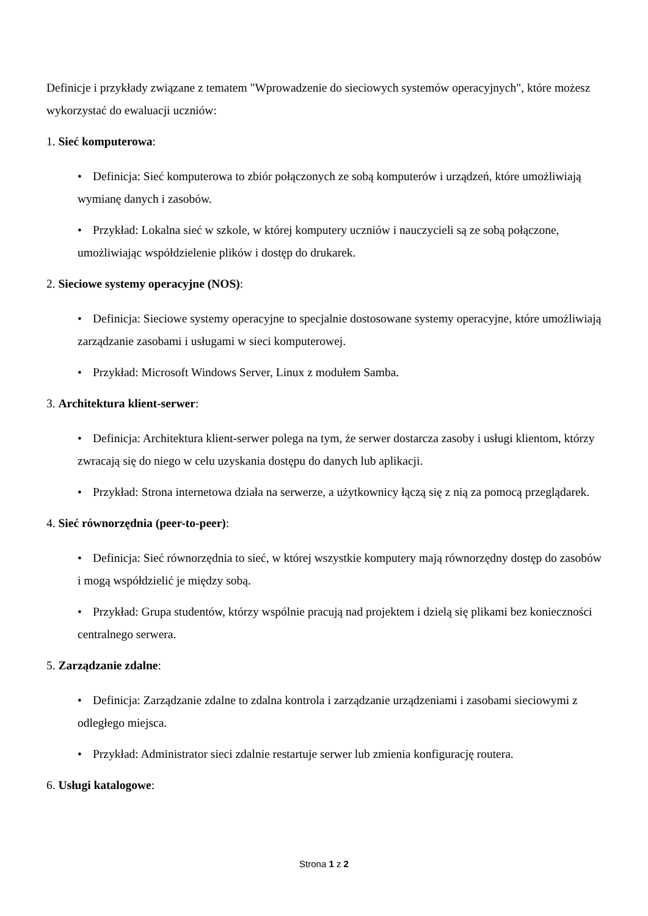Definicje i przykłady związane z tematem "Wprowadzenie do sieciowych systemów operacyjnych", które możesz wykorzystać do ewaluacji uczniów:
1. Sieć komputerowa:
• Definicja: Sieć komputerowa to zbiór połączonych ze sobą komputerów i urządzeń, które umożliwiają wymianę danych i zasobów.
• Przykład: Lokalna sieć w szkole, w której komputery uczniów i nauczycieli są ze sobą połączone, umożliwiając współdzielenie plików i dostęp do drukarek.
2. Sieciowe systemy operacyjne (NOS):
• Definicja: Sieciowe systemy operacyjne to specjalnie dostosowane systemy operacyjne, które umożliwiają zarządzanie zasobami i usługami w sieci komputerowej.
• Przykład: Microsoft Windows Server, Linux z modułem Samba.
3. Architektura klient-serwer:
• Definicja: Architektura klient-serwer polega na tym, że serwer dostarcza zasoby i usługi klientom, którzy zwracają się do niego w celu uzyskania dostępu do danych lub aplikacji.
• Przykład: Strona internetowa działa na serwerze, a użytkownicy łączą się z nią za pomocą przeglądarek.
4. Sieć równorzędnia (peer-to-peer):
• Definicja: Sieć równorzędnia to sieć, w której wszystkie komputery mają równorzędny dostęp do zasobów i mogą współdzielić je między sobą.
• Przykład: Grupa studentów, którzy wspólnie pracują nad projektem i dzielą się plikami bez konieczności centralnego serwera.
5. Zarządzanie zdalne:
• Definicja: Zarządzanie zdalne to zdalna kontrola i zarządzanie urządzeniami i zasobami sieciowymi z odległego miejsca.
• Przykład: Administrator sieci zdalnie restartuje serwer lub zmienia konfigurację routera.
6. Usługi katalogowe:
Strona 1 z 2